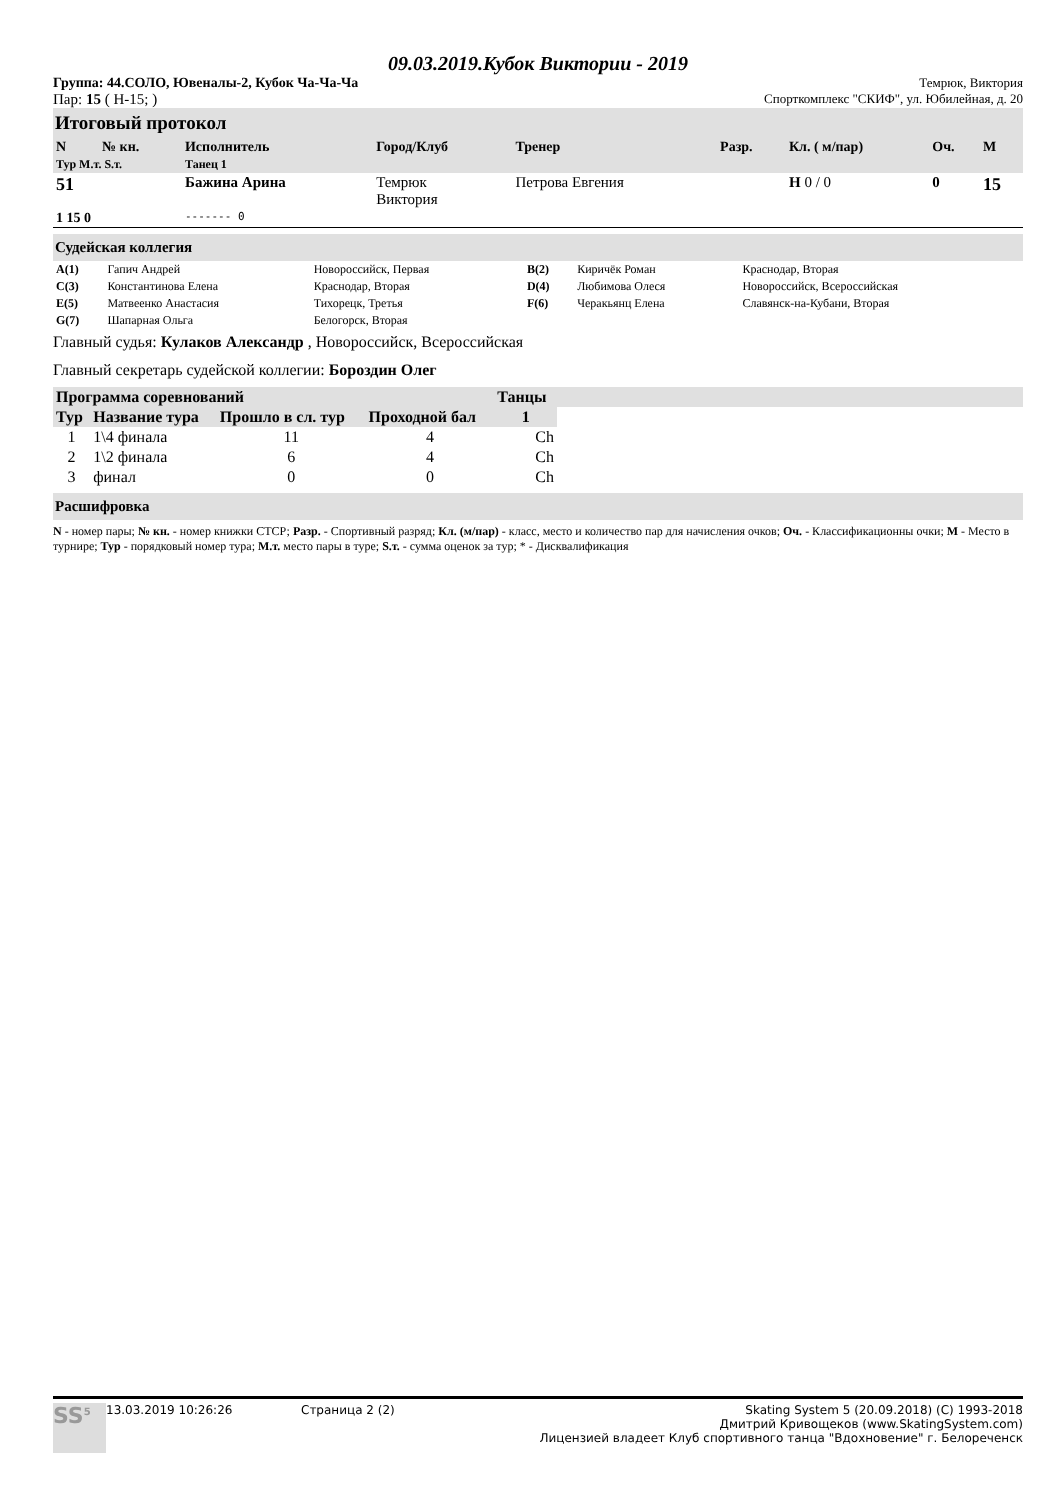09.03.2019.Кубок Виктории - 2019
Группа: 44.СОЛО, Ювеналы-2, Кубок Ча-Ча-Ча Темрюк, Виктория
Пар: 15 ( Н-15; ) Спорткомплекс "СКИФ", ул. Юбилейная, д. 20
Итоговый протокол
| N | № кн. | Исполнитель | Город/Клуб | Тренер | Разр. | Кл. ( м/пар) | Оч. | М |
| --- | --- | --- | --- | --- | --- | --- | --- | --- |
| Тур М.т. S.т. | | Танец 1 | | | | | | |
| 51 | | Бажина Арина | Темрюк Виктория | Петрова Евгения | | Н 0 / 0 | 0 | 15 |
| 1 15 0 | | ------- 0 | | | | | | |
Судейская коллегия
| A(1) | Гапич Андрей | Новороссийск, Первая | B(2) | Киричёк Роман | Краснодар, Вторая |
| C(3) | Константинова Елена | Краснодар, Вторая | D(4) | Любимова Олеся | Новороссийск, Всероссийская |
| E(5) | Матвеенко Анастасия | Тихорецк, Третья | F(6) | Черакьянц Елена | Славянск-на-Кубани, Вторая |
| G(7) | Шапарная Ольга | Белогорск, Вторая | | | |
Главный судья: Кулаков Александр , Новороссийск, Всероссийская
Главный секретарь судейской коллегии: Бороздин Олег
| Программа соревнований | | | | Танцы | |
| --- | --- | --- | --- | --- | --- |
| Тур | Название тура | Прошло в сл. тур | Проходной бал | 1 | |
| 1 | 1\4 финала | 11 | 4 | Ch | |
| 2 | 1\2 финала | 6 | 4 | Ch | |
| 3 | финал | 0 | 0 | Ch | |
Расшифровка
N - номер пары; № кн. - номер книжки СТСР; Разр. - Спортивный разряд; Кл. (м/пар) - класс, место и количество пар для начисления очков; Оч. - Классификационны очки; М - Место в турнире; Тур - порядковый номер тура; М.т. место пары в туре; S.т. - сумма оценок за тур; * - Дисквалификация
SS<sup>5</sup>
13.03.2019 10:26:26 Страница 2 (2) Skating System 5 (20.09.2018) (C) 1993-2018
Дмитрий Кривощеков (www.SkatingSystem.com)
Лицензией владеет Клуб спортивного танца "Вдохновение" г. Белореченск